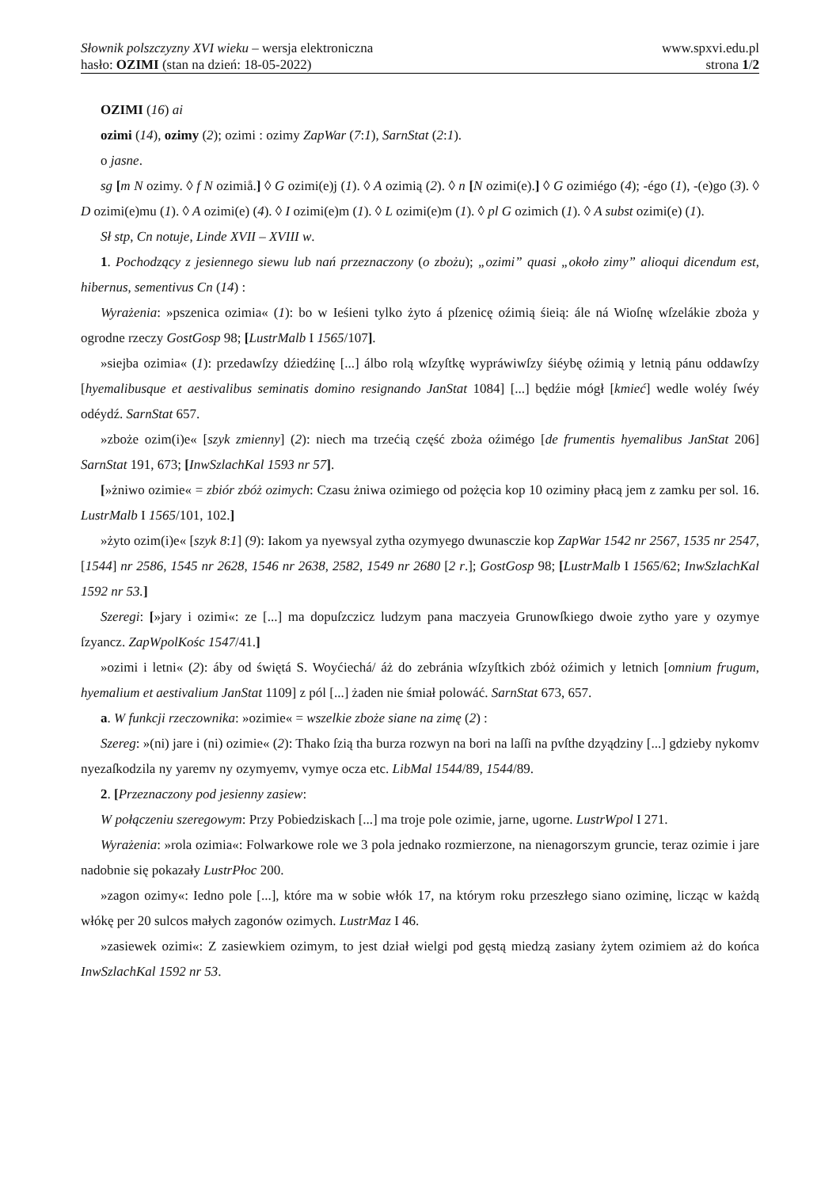Słownik polszczyzny XVI wieku – wersja elektroniczna www.spxvi.edu.pl
hasło: OZIMI (stan na dzień: 18-05-2022) strona 1/2
OZIMI (16) ai
ozimi (14), ozimy (2); ozimi : ozimy ZapWar (7:1), SarnStat (2:1).
o jasne.
sg [m N ozimy. ◊ f N ozimiå.] ◊ G ozimi(e)j (1). ◊ A ozimią (2). ◊ n [N ozimi(e).] ◊ G ozimiégo (4); -égo (1), -(e)go (3). ◊ D ozimi(e)mu (1). ◊ A ozimi(e) (4). ◊ I ozimi(e)m (1). ◊ L ozimi(e)m (1). ◊ pl G ozimich (1). ◊ A subst ozimi(e) (1).
Sł stp, Cn notuje, Linde XVII – XVIII w.
1. Pochodzący z jesiennego siewu lub nań przeznaczony (o zbożu); „ozimi” quasi „około zimy” alioqui dicendum est, hibernus, sementivus Cn (14) :
Wyrażenia: »pszenica ozimia« (1): bo w Ieśieni tylko żyto á pſzenicę oźimią śieią: ále ná Wioſnę wſzelákie zboża y ogrodne rzeczy GostGosp 98; [LustrMalb I 1565/107].
»siejba ozimia« (1): przedawſzy dźiedźinę [...] álbo rolą wſzyſtkę wypráwiwſzy śiéybę oźimią y letnią pánu oddawſzy [hyemalibusque et aestivalibus seminatis domino resignando JanStat 1084] [...] będźie mógł [kmieć] wedle woléy ſwéy odéydź. SarnStat 657.
»zboże ozim(i)e« [szyk zmienny] (2): niech ma trzećią część zboża oźimégo [de frumentis hyemalibus JanStat 206] SarnStat 191, 673; [InwSzlachKal 1593 nr 57].
[»żniwo ozimie« = zbiór zbóż ozimych: Czasu żniwa ozimiego od pożęcia kop 10 oziminy płacą jem z zamku per sol. 16. LustrMalb I 1565/101, 102.]
»żyto ozim(i)e« [szyk 8:1] (9): Iakom ya nyewsyal zytha ozymyego dwunasczie kop ZapWar 1542 nr 2567, 1535 nr 2547, [1544] nr 2586, 1545 nr 2628, 1546 nr 2638, 2582, 1549 nr 2680 [2 r.]; GostGosp 98; [LustrMalb I 1565/62; InwSzlachKal 1592 nr 53.]
Szeregi: [»jary i ozimi«: ze [...] ma dopuſzczicz ludzym pana maczyeia Grunowſkiego dwoie zytho yare y ozymye ſzyancz. ZapWpolKośc 1547/41.]
»ozimi i letni« (2): áby od świętá S. Woyćiechá/ áż do zebránia wſzyſtkich zbóż oźimich y letnich [omnium frugum, hyemalium et aestivalium JanStat 1109] z pól [...] żaden nie śmiał polowáć. SarnStat 673, 657.
a. W funkcji rzeczownika: »ozimie« = wszelkie zboże siane na zimę (2) :
Szereg: »(ni) jare i (ni) ozimie« (2): Thako ſzią tha burza rozwyn na bori na laſſi na pvſthe dzyądziny [...] gdzieby nykomv nyezaſkodzila ny yaremv ny ozymyemv, vymye ocza etc. LibMal 1544/89, 1544/89.
2. [Przeznaczony pod jesienny zasiew:
W połączeniu szeregowym: Przy Pobiedziskach [...] ma troje pole ozimie, jarne, ugorne. LustrWpol I 271.
Wyrażenia: »rola ozimia«: Folwarkowe role we 3 pola jednako rozmierzone, na nienagorszym gruncie, teraz ozimie i jare nadobnie się pokazały LustrPłoc 200.
»zagon ozimy«: Iedno pole [...], które ma w sobie włók 17, na którym roku przeszłego siano oziminę, licząc w każdą włókę per 20 sulcos małych zagonów ozimych. LustrMaz I 46.
»zasiewek ozimi«: Z zasiewkiem ozimym, to jest dział wielgi pod gęstą miedzą zasiany żytem ozimiem aż do końca InwSzlachKal 1592 nr 53.